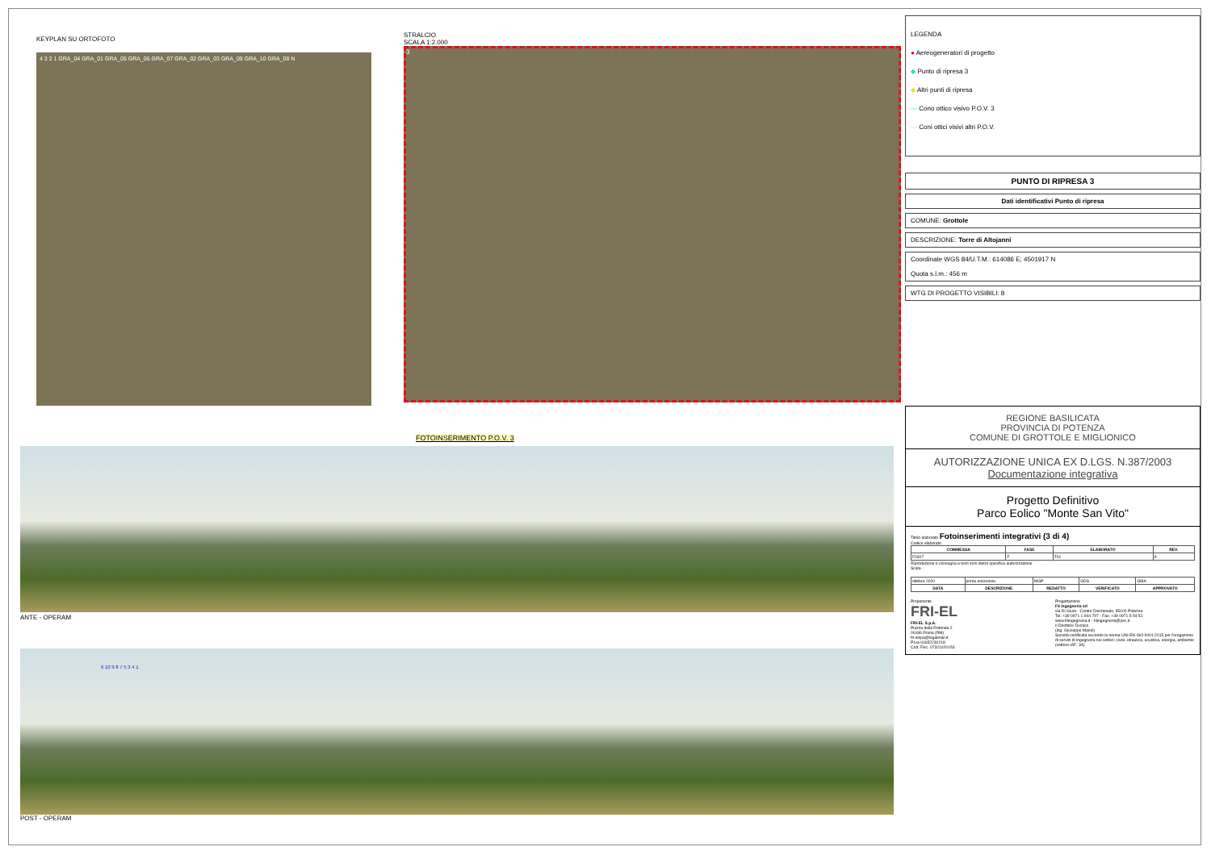KEYPLAN SU ORTOFOTO
4 3 2 1 GRA_04 GRA_01 GRA_05 GRA_06 GRA_07 GRA_02 GRA_03 GRA_09 GRA_10 GRA_08 N
STRALCIO
SCALA 1:2.000
3
FOTOINSERIMENTO P.O.V. 3
ANTE - OPERAM
6 10 9 8 7 5 3 4 1
POST - OPERAM
LEGENDA
● Aereogeneratori di progetto
◆ Punto di ripresa 3
◆ Altri punti di ripresa
— Cono ottico visivo P.O.V. 3
— Coni ottici visivi altri P.O.V.
PUNTO DI RIPRESA 3
Dati identificativi Punto di ripresa
COMUNE: Grottole
DESCRIZIONE: Torre di Altojanni
Coordinate WGS 84/U.T.M.: 614086 E; 4501917 N
Quota s.l.m.: 456 m
WTG DI PROGETTO VISIBILI: 8
REGIONE BASILICATA
PROVINCIA DI POTENZA
COMUNE DI GROTTOLE E MIGLIONICO
AUTORIZZAZIONE UNICA EX D.LGS. N.387/2003
Documentazione integrativa
Progetto Definitivo
Parco Eolico "Monte San Vito"
Titolo elaborato Fotoinserimenti integrativi (3 di 4)
Codice elaborato
| COMMESSA | FASE | ELABORATO | REV. |
| --- | --- | --- | --- |
| F0307 | F | T01 | A |
Riproduzione o consegna a terzi solo dietro specifica autorizzazione
Scala -
| ottobre 2020 | prima emissione | MGP | GDS | GMA |
| DATA | DESCRIZIONE | REDATTO | VERIFICATO | APPROVATO |
Proponente
FRI-EL
FRI-EL S.p.A.
Piazza della Rotonda 2
00186 Roma (RM)
fri-elspa@legalmail.it
P.Iva 01652230218
Cod. Fisc. 07321020153
Progettazione
F4 ingegneria srl
via Di Giura - Centro Direzionale, 85100 Potenza
Tel: +39 0971 1 944 797 - Fax: +39 0971 5 54 52
www.f4ingegneria.it - f4ingegneria@pec.it
Il Direttore Tecnico
(ing. Giuseppe Manzi)
Società certificata secondo la norma UNI-EN ISO 9001:2015 per l'erogazione di servizi di ingegneria nei settori: civile, idraulica, acustica, energia, ambiente (settore IAF: 34).